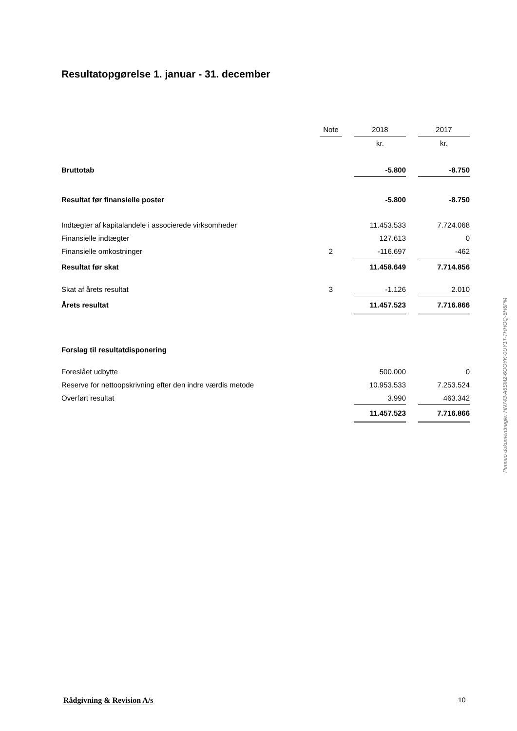Resultatopgørelse 1. januar - 31. december
| | Note | | 2018 | | 2017 |
| | | | kr. | | kr. |
| Bruttotab | | | -5.800 | | -8.750 |
| Resultat før finansielle poster | | | -5.800 | | -8.750 |
| Indtægter af kapitalandele i associerede virksomheder | | | 11.453.533 | | 7.724.068 |
| Finansielle indtægter | | | 127.613 | | 0 |
| Finansielle omkostninger | 2 | | -116.697 | | -462 |
| Resultat før skat | | | 11.458.649 | | 7.714.856 |
| Skat af årets resultat | 3 | | -1.126 | | 2.010 |
| Årets resultat | | | 11.457.523 | | 7.716.866 |
| Forslag til resultatdisponering | | | | | |
| Foreslået udbytte | | | 500.000 | | 0 |
| Reserve for nettoopskrivning efter den indre værdis metode | | | 10.953.533 | | 7.253.524 |
| Overført resultat | | | 3.990 | | 463.342 |
| | | | 11.457.523 | | 7.716.866 |
Penneo dokumentnøgle: HN743-A6SM2-6OOYK-0UY1T-THHOQ-6H6PM
Rådgivning & Revision A/s 10